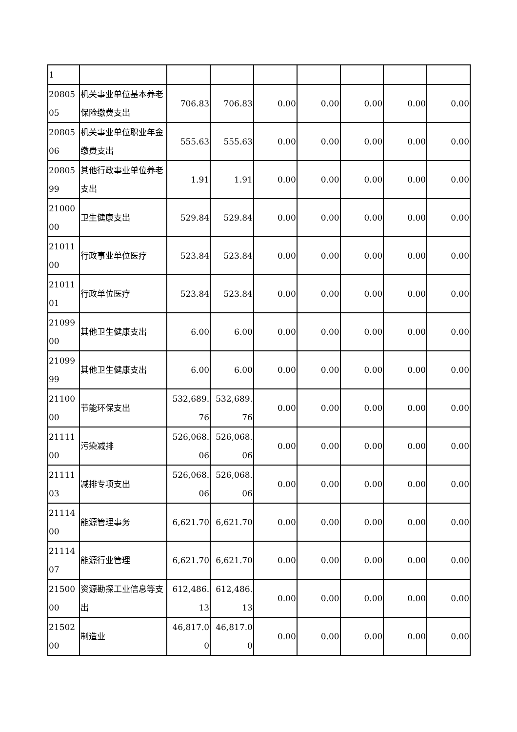| 1 | | | | | | | | |
| 2080505 | 机关事业单位基本养老保险缴费支出 | 706.83 | 706.83 | 0.00 | 0.00 | 0.00 | 0.00 | 0.00 |
| 2080506 | 机关事业单位职业年金缴费支出 | 555.63 | 555.63 | 0.00 | 0.00 | 0.00 | 0.00 | 0.00 |
| 2080599 | 其他行政事业单位养老支出 | 1.91 | 1.91 | 0.00 | 0.00 | 0.00 | 0.00 | 0.00 |
| 2100000 | 卫生健康支出 | 529.84 | 529.84 | 0.00 | 0.00 | 0.00 | 0.00 | 0.00 |
| 2101100 | 行政事业单位医疗 | 523.84 | 523.84 | 0.00 | 0.00 | 0.00 | 0.00 | 0.00 |
| 2101101 | 行政单位医疗 | 523.84 | 523.84 | 0.00 | 0.00 | 0.00 | 0.00 | 0.00 |
| 2109900 | 其他卫生健康支出 | 6.00 | 6.00 | 0.00 | 0.00 | 0.00 | 0.00 | 0.00 |
| 2109999 | 其他卫生健康支出 | 6.00 | 6.00 | 0.00 | 0.00 | 0.00 | 0.00 | 0.00 |
| 2110000 | 节能环保支出 | 532,689.76 | 532,689.76 | 0.00 | 0.00 | 0.00 | 0.00 | 0.00 |
| 2111100 | 污染减排 | 526,068.06 | 526,068.06 | 0.00 | 0.00 | 0.00 | 0.00 | 0.00 |
| 2111103 | 减排专项支出 | 526,068.06 | 526,068.06 | 0.00 | 0.00 | 0.00 | 0.00 | 0.00 |
| 2111400 | 能源管理事务 | 6,621.70 | 6,621.70 | 0.00 | 0.00 | 0.00 | 0.00 | 0.00 |
| 2111407 | 能源行业管理 | 6,621.70 | 6,621.70 | 0.00 | 0.00 | 0.00 | 0.00 | 0.00 |
| 2150000 | 资源勘探工业信息等支出 | 612,486.13 | 612,486.13 | 0.00 | 0.00 | 0.00 | 0.00 | 0.00 |
| 2150200 | 制造业 | 46,817.00 | 46,817.00 | 0.00 | 0.00 | 0.00 | 0.00 | 0.00 |